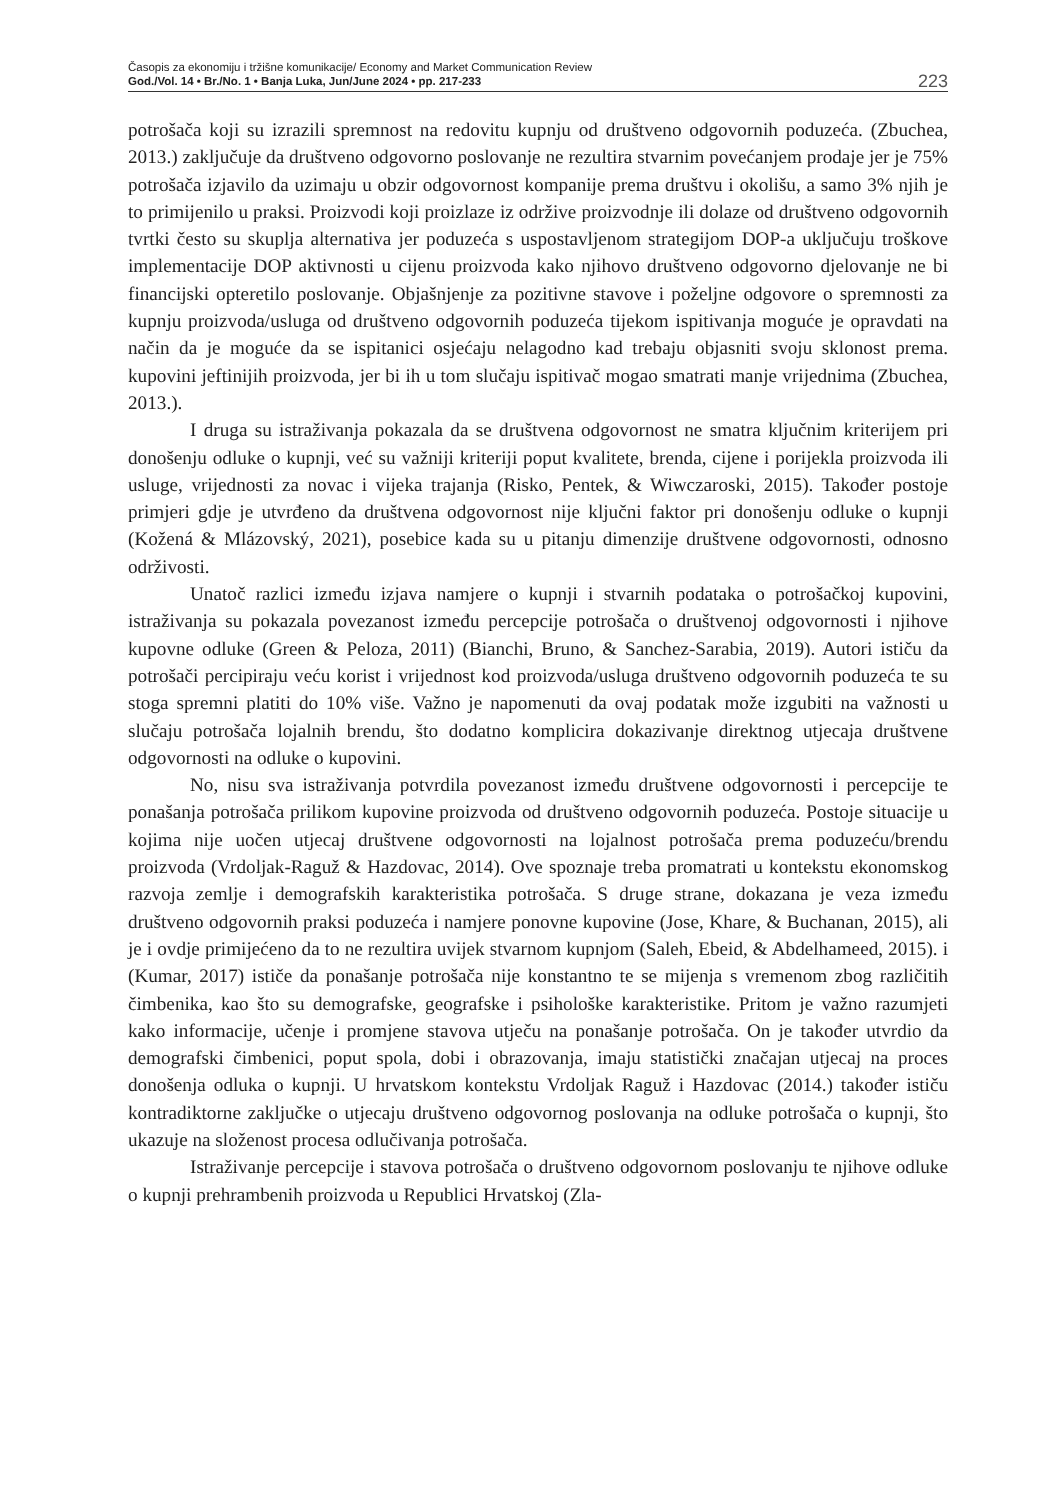Časopis za ekonomiju i tržišne komunikacije/ Economy and Market Communication Review
God./Vol. 14 • Br./No. 1 • Banja Luka, Jun/June 2024 • pp. 217-233
223
potrošača koji su izrazili spremnost na redovitu kupnju od društveno odgovornih poduzeća. (Zbuchea, 2013.) zaključuje da društveno odgovorno poslovanje ne rezultira stvarnim povećanjem prodaje jer je 75% potrošača izjavilo da uzimaju u obzir odgovornost kompanije prema društvu i okolišu, a samo 3% njih je to primijenilo u praksi. Proizvodi koji proizlaze iz održive proizvodnje ili dolaze od društveno odgovornih tvrtki često su skuplja alternativa jer poduzeća s uspostavljenom strategijom DOP-a uključuju troškove implementacije DOP aktivnosti u cijenu proizvoda kako njihovo društveno odgovorno djelovanje ne bi financijski opteretilo poslovanje. Objašnjenje za pozitivne stavove i poželjne odgovore o spremnosti za kupnju proizvoda/usluga od društveno odgovornih poduzeća tijekom ispitivanja moguće je opravdati na način da je moguće da se ispitanici osjećaju nelagodno kad trebaju objasniti svoju sklonost prema. kupovini jeftinijih proizvoda, jer bi ih u tom slučaju ispitivač mogao smatrati manje vrijednima (Zbuchea, 2013.).
I druga su istraživanja pokazala da se društvena odgovornost ne smatra ključnim kriterijem pri donošenju odluke o kupnji, već su važniji kriteriji poput kvalitete, brenda, cijene i porijekla proizvoda ili usluge, vrijednosti za novac i vijeka trajanja (Risko, Pentek, & Wiwczaroski, 2015). Također postoje primjeri gdje je utvrđeno da društvena odgovornost nije ključni faktor pri donošenju odluke o kupnji (Kožená & Mlázovský, 2021), posebice kada su u pitanju dimenzije društvene odgovornosti, odnosno održivosti.
Unatoč razlici između izjava namjere o kupnji i stvarnih podataka o potrošačkoj kupovini, istraživanja su pokazala povezanost između percepcije potrošača o društvenoj odgovornosti i njihove kupovne odluke (Green & Peloza, 2011) (Bianchi, Bruno, & Sanchez-Sarabia, 2019). Autori ističu da potrošači percipiraju veću korist i vrijednost kod proizvoda/usluga društveno odgovornih poduzeća te su stoga spremni platiti do 10% više. Važno je napomenuti da ovaj podatak može izgubiti na važnosti u slučaju potrošača lojalnih brendu, što dodatno komplicira dokazivanje direktnog utjecaja društvene odgovornosti na odluke o kupovini.
No, nisu sva istraživanja potvrdila povezanost između društvene odgovornosti i percepcije te ponašanja potrošača prilikom kupovine proizvoda od društveno odgovornih poduzeća. Postoje situacije u kojima nije uočen utjecaj društvene odgovornosti na lojalnost potrošača prema poduzeću/brendu proizvoda (Vrdoljak-Raguž & Hazdovac, 2014). Ove spoznaje treba promatrati u kontekstu ekonomskog razvoja zemlje i demografskih karakteristika potrošača. S druge strane, dokazana je veza između društveno odgovornih praksi poduzeća i namjere ponovne kupovine (Jose, Khare, & Buchanan, 2015), ali je i ovdje primijećeno da to ne rezultira uvijek stvarnom kupnjom (Saleh, Ebeid, & Abdelhameed, 2015). i (Kumar, 2017) ističe da ponašanje potrošača nije konstantno te se mijenja s vremenom zbog različitih čimbenika, kao što su demografske, geografske i psihološke karakteristike. Pritom je važno razumjeti kako informacije, učenje i promjene stavova utječu na ponašanje potrošača. On je također utvrdio da demografski čimbenici, poput spola, dobi i obrazovanja, imaju statistički značajan utjecaj na proces donošenja odluka o kupnji. U hrvatskom kontekstu Vrdoljak Raguž i Hazdovac (2014.) također ističu kontradiktorne zaključke o utjecaju društveno odgovornog poslovanja na odluke potrošača o kupnji, što ukazuje na složenost procesa odlučivanja potrošača.
Istraživanje percepcije i stavova potrošača o društveno odgovornom poslovanju te njihove odluke o kupnji prehrambenih proizvoda u Republici Hrvatskoj (Zla-